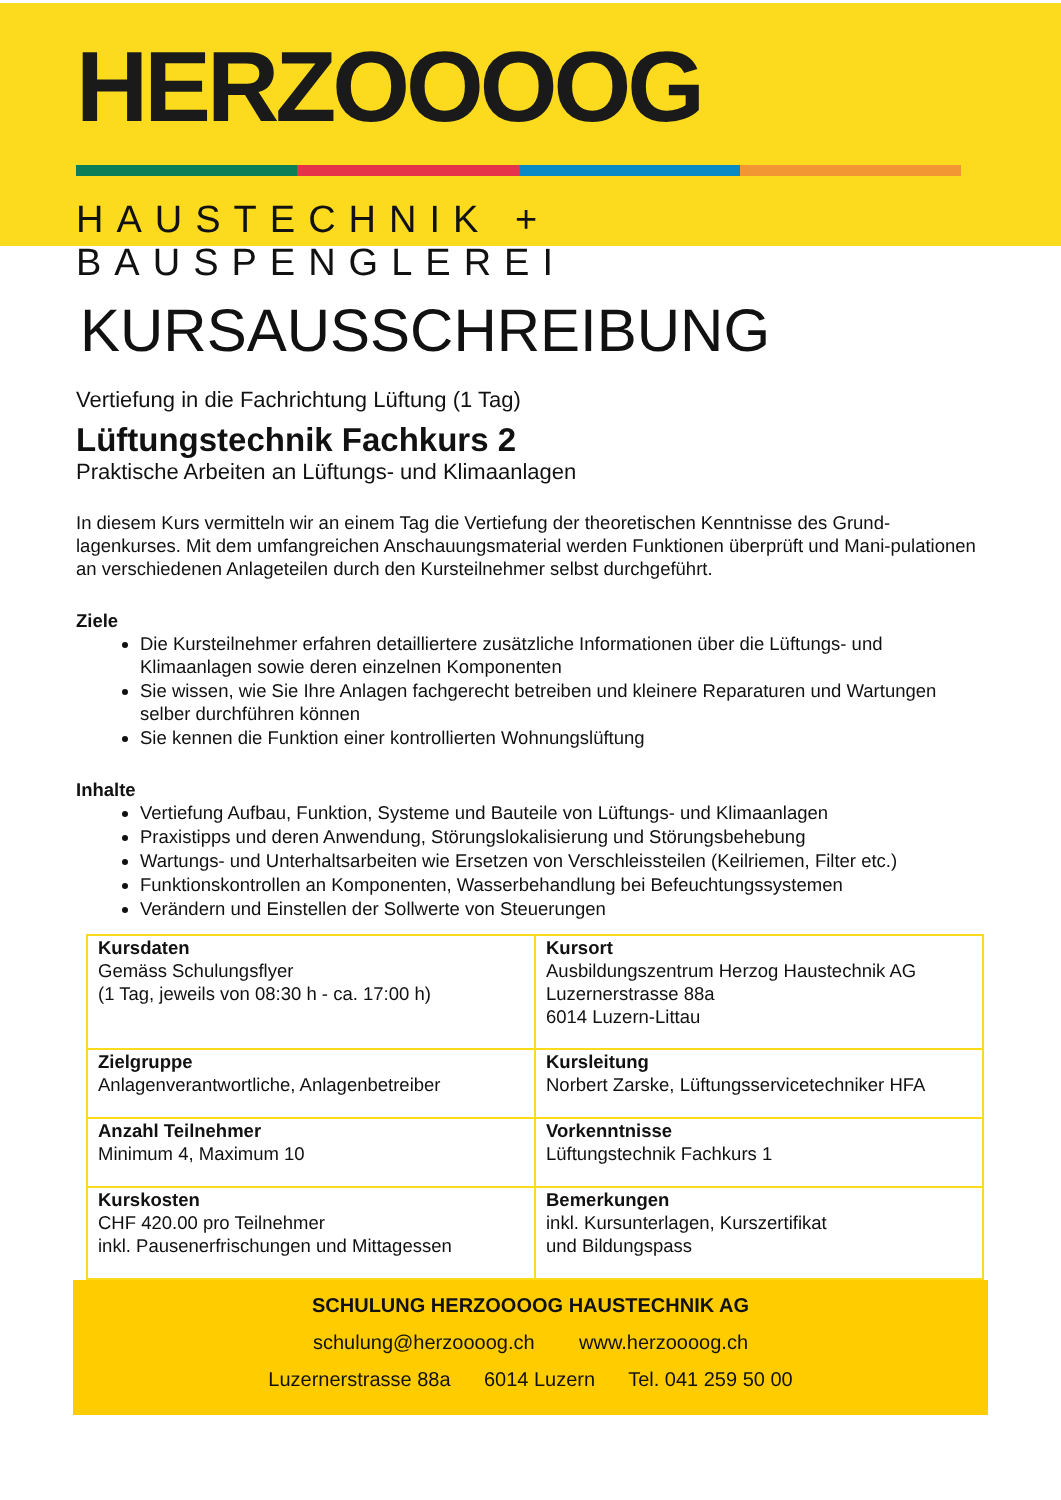HERZOOOOG
HAUSTECHNIK + BAUSPENGLEREI
KURSAUSSCHREIBUNG
Vertiefung in die Fachrichtung Lüftung (1 Tag)
Lüftungstechnik Fachkurs 2
Praktische Arbeiten an Lüftungs- und Klimaanlagen
In diesem Kurs vermitteln wir an einem Tag die Vertiefung der theoretischen Kenntnisse des Grund-lagenkurses. Mit dem umfangreichen Anschauungsmaterial werden Funktionen überprüft und Mani-pulationen an verschiedenen Anlageteilen durch den Kursteilnehmer selbst durchgeführt.
Ziele
Die Kursteilnehmer erfahren detailliertere zusätzliche Informationen über die Lüftungs- und Klimaanlagen sowie deren einzelnen Komponenten
Sie wissen, wie Sie Ihre Anlagen fachgerecht betreiben und kleinere Reparaturen und Wartungen selber durchführen können
Sie kennen die Funktion einer kontrollierten Wohnungslüftung
Inhalte
Vertiefung Aufbau, Funktion, Systeme und Bauteile von Lüftungs- und Klimaanlagen
Praxistipps und deren Anwendung, Störungslokalisierung und Störungsbehebung
Wartungs- und Unterhaltsarbeiten wie Ersetzen von Verschleissteilen (Keilriemen, Filter etc.)
Funktionskontrollen an Komponenten, Wasserbehandlung bei Befeuchtungssystemen
Verändern und Einstellen der Sollwerte von Steuerungen
| Kursdaten Gemäss Schulungsflyer (1 Tag, jeweils von 08:30 h - ca. 17:00 h) | Kursort Ausbildungszentrum Herzog Haustechnik AG Luzernerstrasse 88a 6014 Luzern-Littau |
| Zielgruppe Anlagenverantwortliche, Anlagenbetreiber | Kursleitung Norbert Zarske, Lüftungsservicetechniker HFA |
| Anzahl Teilnehmer Minimum 4, Maximum 10 | Vorkenntnisse Lüftungstechnik Fachkurs 1 |
| Kurskosten CHF 420.00 pro Teilnehmer inkl. Pausenerfrischungen und Mittagessen | Bemerkungen inkl. Kursunterlagen, Kurszertifikat und Bildungspass |
SCHULUNG HERZOOOOG HAUSTECHNIK AG
schulung@herzoooog.ch www.herzoooog.ch
Luzernerstrasse 88a 6014 Luzern Tel. 041 259 50 00